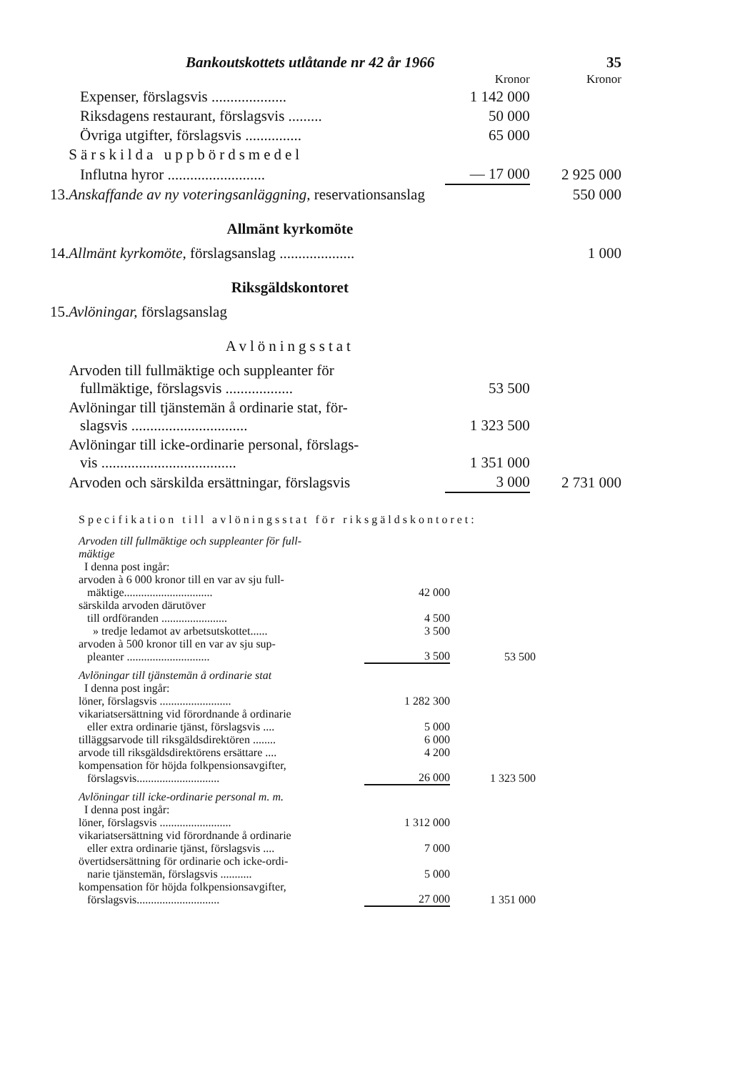Bankoutskottets utlåtande nr 42 år 1966 35
| | | Kronor | Kronor |
| | Expenser, förslagsvis .................... | 1 142 000 | |
| | Riksdagens restaurant, förslagsvis ......... | 50 000 | |
| | Övriga utgifter, förslagsvis ............... | 65 000 | |
| | Särskilda uppbördsmedel | | |
| | Influtna hyror .......................... | — 17 000 | 2 925 000 |
| 13. | Anskaffande av ny voteringsanläggning, reservationsanslag | | 550 000 |
| Allmänt kyrkomöte | | | |
| 14. | Allmänt kyrkomöte, förslagsanslag .................... | | 1 000 |
| Riksgäldskontoret | | | |
| 15. | Avlöningar, förslagsanslag | | |
| Avlöningsstat | | | |
| | Arvoden till fullmäktige och suppleanter för fullmäktige, förslagsvis .................. | 53 500 | |
| | Avlöningar till tjänstemän å ordinarie stat, för- slagsvis ............................... | 1 323 500 | |
| | Avlöningar till icke-ordinarie personal, förslags- vis .................................... | 1 351 000 | |
| | Arvoden och särskilda ersättningar, förslagsvis | 3 000 | 2 731 000 |
Specifikation till avlöningsstat för riksgäldskontoret:
| Arvoden till fullmäktige och suppleanter för full- mäktige | | |
| I denna post ingår: | | |
| arvoden à 6 000 kronor till en var av sju full- mäktige............................... | 42 000 | |
| särskilda arvoden därutöver | | |
| till ordföranden ....................... | 4 500 | |
| » tredje ledamot av arbetsutskottet...... | 3 500 | |
| arvoden à 500 kronor till en var av sju sup- pleanter ............................. | 3 500 | 53 500 |
| Avlöningar till tjänstemän å ordinarie stat | | |
| I denna post ingår: | | |
| löner, förslagsvis ......................... | 1 282 300 | |
| vikariatsersättning vid förordnande å ordinarie eller extra ordinarie tjänst, förslagsvis .... | 5 000 | |
| tilläggsarvode till riksgäldsdirektören ........ | 6 000 | |
| arvode till riksgäldsdirektörens ersättare .... | 4 200 | |
| kompensation för höjda folkpensionsavgifter, förslagsvis............................. | 26 000 | 1 323 500 |
| Avlöningar till icke-ordinarie personal m. m. | | |
| I denna post ingår: | | |
| löner, förslagsvis ......................... | 1 312 000 | |
| vikariatsersättning vid förordnande å ordinarie eller extra ordinarie tjänst, förslagsvis .... | 7 000 | |
| övertidsersättning för ordinarie och icke-ordi- narie tjänstemän, förslagsvis ........... | 5 000 | |
| kompensation för höjda folkpensionsavgifter, förslagsvis............................. | 27 000 | 1 351 000 |